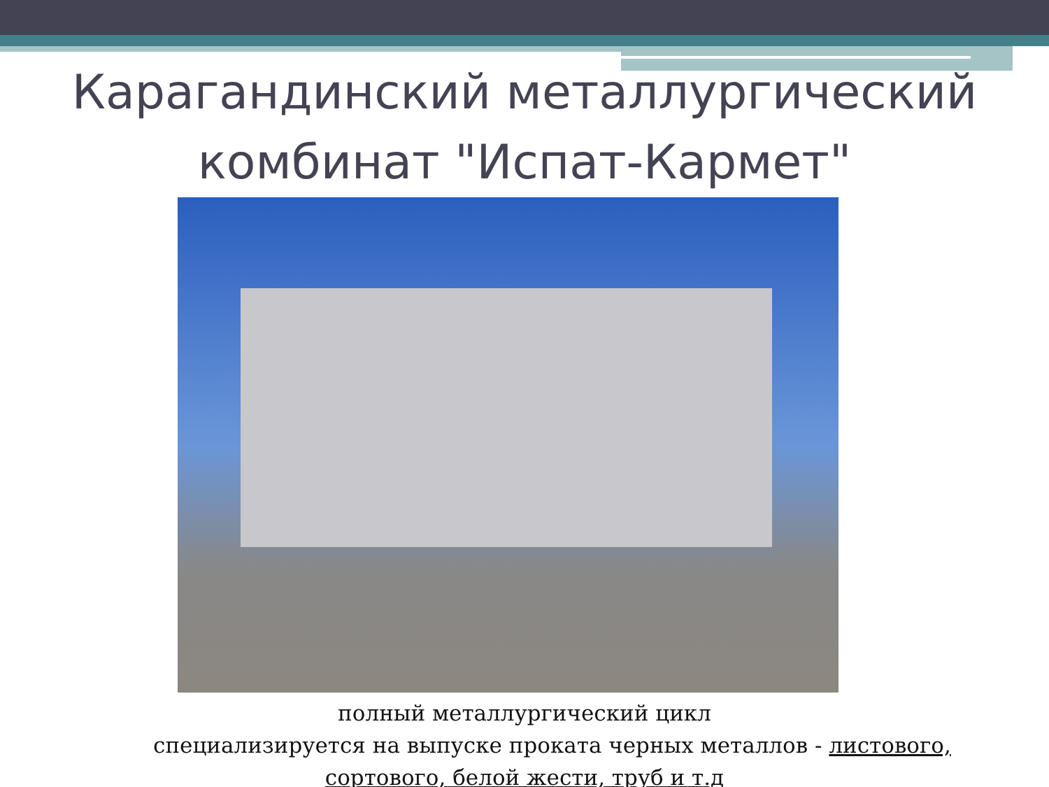Карагандинский металлургический
комбинат "Испат-Кармет"
полный металлургический цикл
специализируется на выпуске проката черных металлов - листового,
сортового, белой жести, труб и т.д